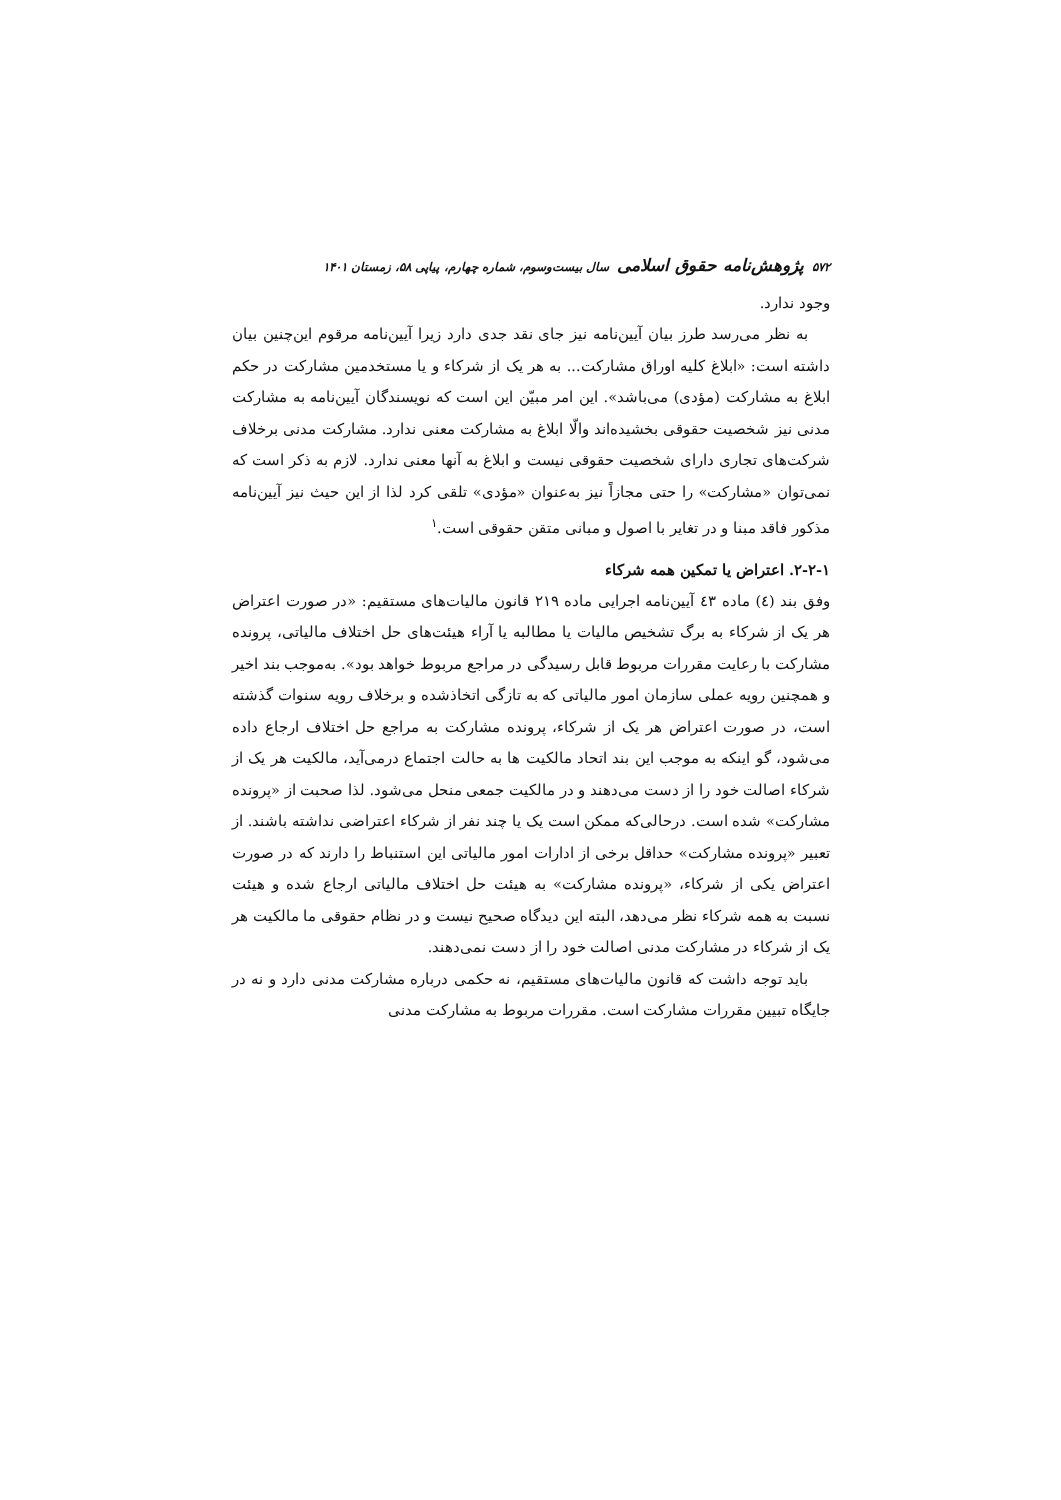۵۷۲ پژوهش‌نامه حقوق اسلامی سال بیست‌وسوم، شماره چهارم، پیاپی ۵۸، زمستان ۱۴۰۱
وجود ندارد.
به نظر می‌رسد طرز بیان آیین‌نامه نیز جای نقد جدی دارد زیرا آیین‌نامه مرقوم این‌چنین بیان داشته است: «ابلاغ کلیه اوراق مشارکت... به هر یک از شرکاء و یا مستخدمین مشارکت در حکم ابلاغ به مشارکت (مؤدی) می‌باشد». این امر مبیّن این است که نویسندگان آیین‌نامه به مشارکت مدنی نیز شخصیت حقوقی بخشیده‌اند والّا ابلاغ به مشارکت معنی ندارد. مشارکت مدنی برخلاف شرکت‌های تجاری دارای شخصیت حقوقی نیست و ابلاغ به آنها معنی ندارد. لازم به ذکر است که نمی‌توان «مشارکت» را حتی مجازاً نیز به‌عنوان «مؤدی» تلقی کرد لذا از این حیث نیز آیین‌نامه مذکور فاقد مبنا و در تغایر با اصول و مبانی متقن حقوقی است.<sup>۱</sup>
۲-۲-۱. اعتراض یا تمکین همه شرکاء
وفق بند (٤) ماده ٤٣ آیین‌نامه اجرایی ماده ۲۱۹ قانون مالیات‌های مستقیم: «در صورت اعتراض هر یک از شرکاء به برگ تشخیص مالیات یا مطالبه یا آراء هیئت‌های حل اختلاف مالیاتی، پرونده مشارکت با رعایت مقررات مربوط قابل رسیدگی در مراجع مربوط خواهد بود». به‌موجب بند اخیر و همچنین رویه عملی سازمان امور مالیاتی که به تازگی اتخاذشده و برخلاف رویه سنوات گذشته است، در صورت اعتراض هر یک از شرکاء، پرونده مشارکت به مراجع حل اختلاف ارجاع داده می‌شود، گو اینکه به موجب این بند اتحاد مالکیت ها به حالت اجتماع درمی‌آید، مالکیت هر یک از شرکاء اصالت خود را از دست می‌دهند و در مالکیت جمعی منحل می‌شود. لذا صحبت از «پرونده مشارکت» شده است. درحالی‌که ممکن است یک یا چند نفر از شرکاء اعتراضی نداشته باشند. از تعبیر «پرونده مشارکت» حداقل برخی از ادارات امور مالیاتی این استنباط را دارند که در صورت اعتراض یکی از شرکاء، «پرونده مشارکت» به هیئت حل اختلاف مالیاتی ارجاع شده و هیئت نسبت به همه شرکاء نظر می‌دهد، البته این دیدگاه صحیح نیست و در نظام حقوقی ما مالکیت هر یک از شرکاء در مشارکت مدنی اصالت خود را از دست نمی‌دهند.
باید توجه داشت که قانون مالیات‌های مستقیم، نه حکمی درباره مشارکت مدنی دارد و نه در جایگاه تبیین مقررات مشارکت است. مقررات مربوط به مشارکت مدنی